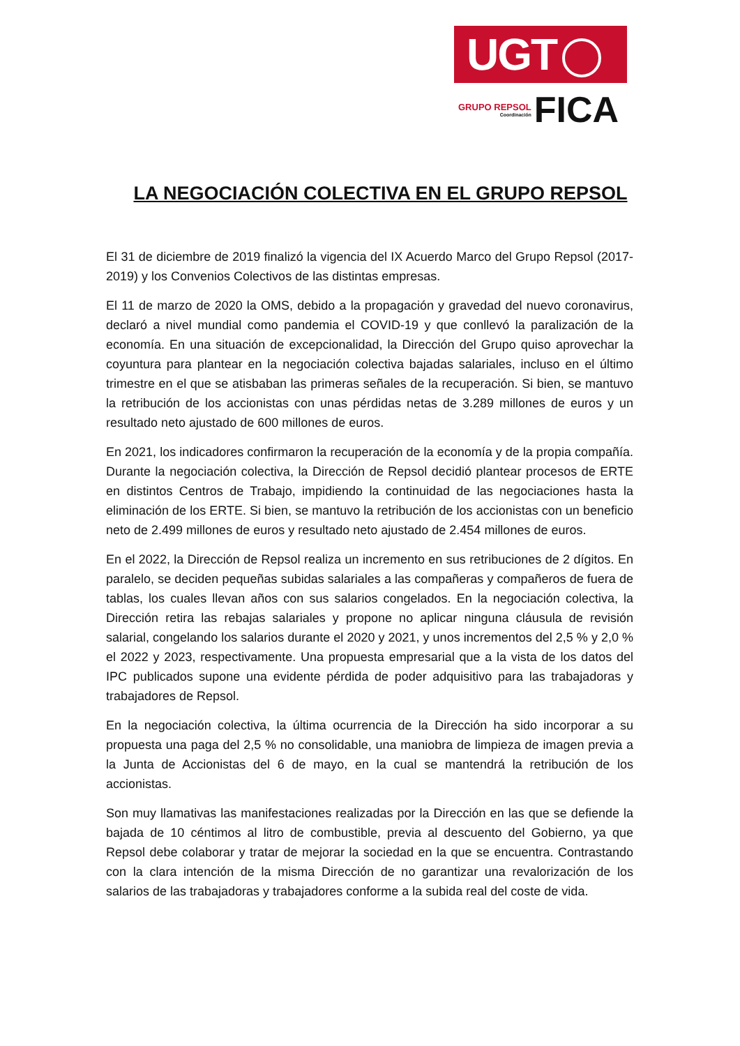UGT
GRUPO REPSOL
Coordinación
FICA
LA NEGOCIACIÓN COLECTIVA EN EL GRUPO REPSOL
El 31 de diciembre de 2019 finalizó la vigencia del IX Acuerdo Marco del Grupo Repsol (2017-2019) y los Convenios Colectivos de las distintas empresas.
El 11 de marzo de 2020 la OMS, debido a la propagación y gravedad del nuevo coronavirus, declaró a nivel mundial como pandemia el COVID-19 y que conllevó la paralización de la economía. En una situación de excepcionalidad, la Dirección del Grupo quiso aprovechar la coyuntura para plantear en la negociación colectiva bajadas salariales, incluso en el último trimestre en el que se atisbaban las primeras señales de la recuperación. Si bien, se mantuvo la retribución de los accionistas con unas pérdidas netas de 3.289 millones de euros y un resultado neto ajustado de 600 millones de euros.
En 2021, los indicadores confirmaron la recuperación de la economía y de la propia compañía. Durante la negociación colectiva, la Dirección de Repsol decidió plantear procesos de ERTE en distintos Centros de Trabajo, impidiendo la continuidad de las negociaciones hasta la eliminación de los ERTE. Si bien, se mantuvo la retribución de los accionistas con un beneficio neto de 2.499 millones de euros y resultado neto ajustado de 2.454 millones de euros.
En el 2022, la Dirección de Repsol realiza un incremento en sus retribuciones de 2 dígitos. En paralelo, se deciden pequeñas subidas salariales a las compañeras y compañeros de fuera de tablas, los cuales llevan años con sus salarios congelados. En la negociación colectiva, la Dirección retira las rebajas salariales y propone no aplicar ninguna cláusula de revisión salarial, congelando los salarios durante el 2020 y 2021, y unos incrementos del 2,5 % y 2,0 % el 2022 y 2023, respectivamente. Una propuesta empresarial que a la vista de los datos del IPC publicados supone una evidente pérdida de poder adquisitivo para las trabajadoras y trabajadores de Repsol.
En la negociación colectiva, la última ocurrencia de la Dirección ha sido incorporar a su propuesta una paga del 2,5 % no consolidable, una maniobra de limpieza de imagen previa a la Junta de Accionistas del 6 de mayo, en la cual se mantendrá la retribución de los accionistas.
Son muy llamativas las manifestaciones realizadas por la Dirección en las que se defiende la bajada de 10 céntimos al litro de combustible, previa al descuento del Gobierno, ya que Repsol debe colaborar y tratar de mejorar la sociedad en la que se encuentra. Contrastando con la clara intención de la misma Dirección de no garantizar una revalorización de los salarios de las trabajadoras y trabajadores conforme a la subida real del coste de vida.